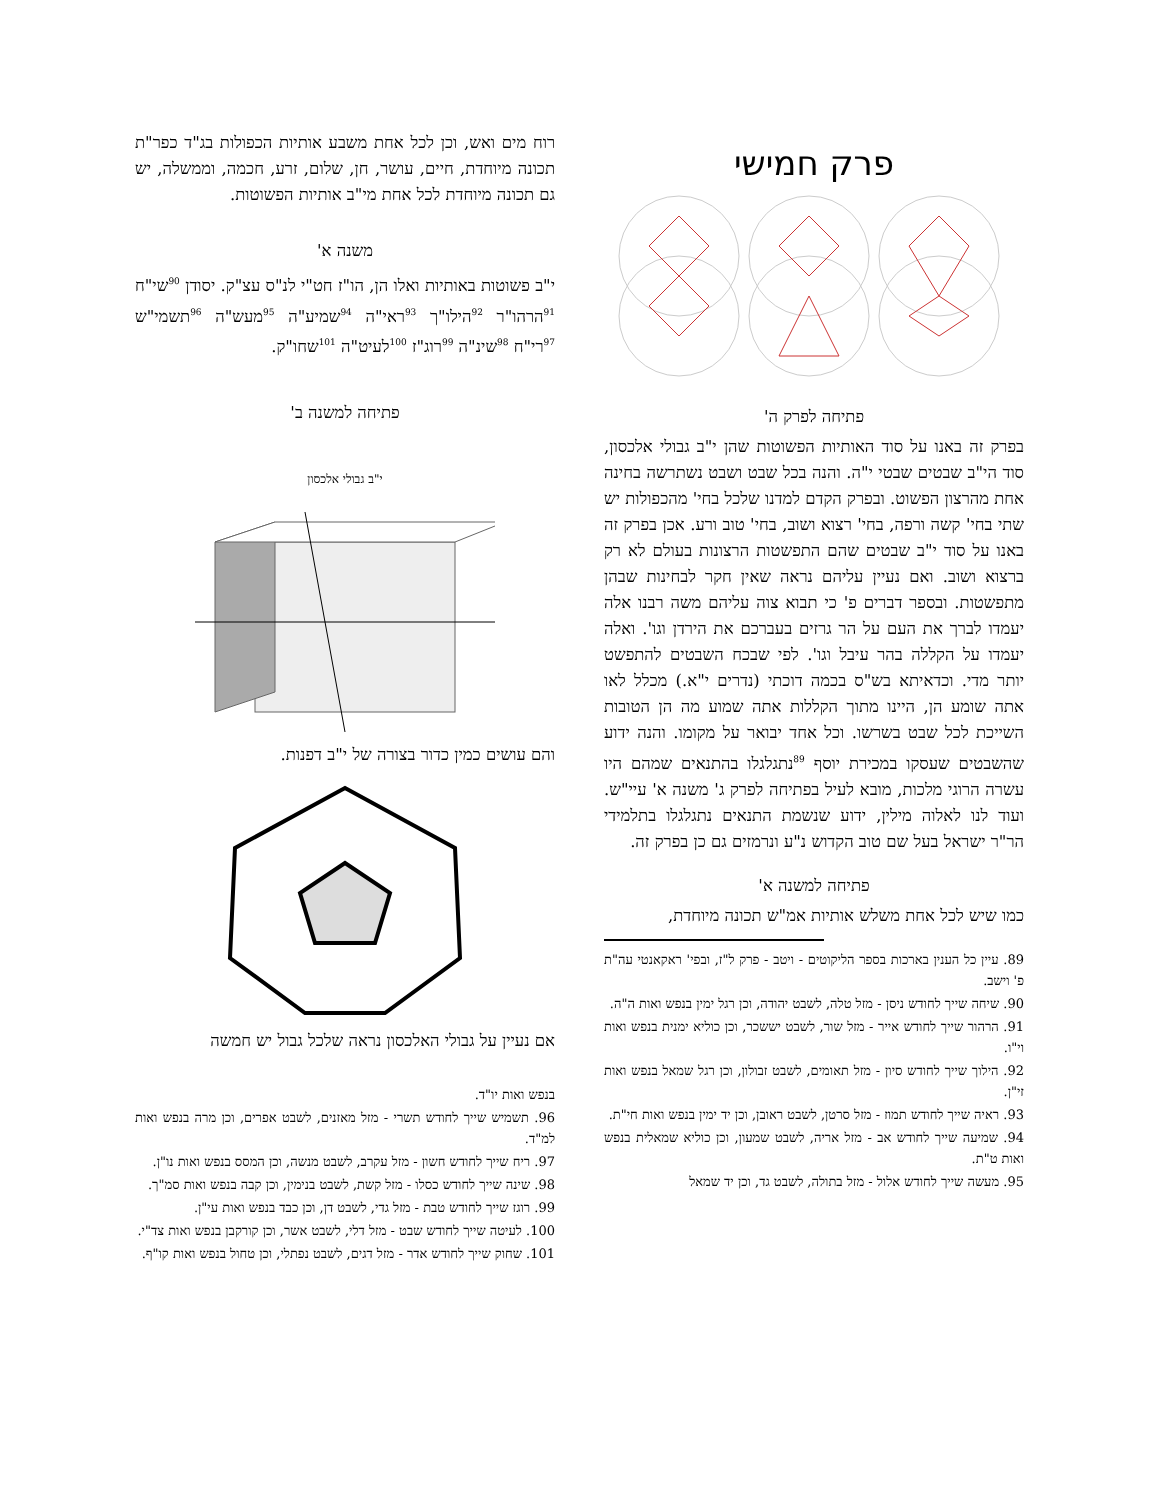פרק חמישי
פתיחה לפרק ה'
בפרק זה באנו על סוד האותיות הפשוטות שהן י"ב גבולי אלכסון, סוד הי"ב שבטים שבטי י"ה. והנה בכל שבט ושבט נשתרשה בחינה אחת מהרצון הפשוט. ובפרק הקדם למדנו שלכל בחי' מהכפולות יש שתי בחי' קשה ורפה, בחי' רצוא ושוב, בחי' טוב ורע. אכן בפרק זה באנו על סוד י"ב שבטים שהם התפשטות הרצונות בעולם לא רק ברצוא ושוב. ואם נעיין עליהם נראה שאין חקר לבחינות שבהן מתפשטות. ובספר דברים פ' כי תבוא צוה עליהם משה רבנו אלה יעמדו לברך את העם על הר גרזים בעברכם את הירדן וגו'. ואלה יעמדו על הקללה בהר עיבל וגו'. לפי שבכח השבטים להתפשט יותר מדי. וכדאיתא בש"ס בכמה דוכתי (נדרים י"א.) מכלל לאו אתה שומע הן, היינו מתוך הקללות אתה שמוע מה הן הטובות השייכת לכל שבט בשרשו. וכל אחד יבואר על מקומו. והנה ידוע שהשבטים שעסקו במכירת יוסף <sup>89</sup>נתגלגלו בהתנאים שמהם היו עשרה הרוגי מלכות, מובא לעיל בפתיחה לפרק ג' משנה א' עיי"ש. ועוד לנו לאלוה מילין, ידוע שנשמת התנאים נתגלגלו בתלמידי הר"ר ישראל בעל שם טוב הקדוש נ"ע ונרמזים גם כן בפרק זה.
פתיחה למשנה א'
כמו שיש לכל אחת משלש אותיות אמ"ש תכונה מיוחדת,
89. עיין כל הענין בארכות בספר הליקוטים - ויטב - פרק ל"ז, ובפי' ראקאנטי עה"ת פ' וישב.
90. שיחה שייך לחודש ניסן - מזל טלה, לשבט יהודה, וכן רגל ימין בנפש ואות ה"ה.
91. הרהור שייך לחודש אייר - מזל שור, לשבט יששכר, וכן כוליא ימנית בנפש ואות וי"ו.
92. הילוך שייך לחודש סיון - מזל תאומים, לשבט זבולון, וכן רגל שמאל בנפש ואות זי"ן.
93. ראיה שייך לחודש תמוז - מזל סרטן, לשבט ראובן, וכן יד ימין בנפש ואות חי"ת.
94. שמיעה שייך לחודש אב - מזל אריה, לשבט שמעון, וכן כוליא שמאלית בנפש ואות ט"ת.
95. מעשה שייך לחודש אלול - מזל בתולה, לשבט גד, וכן יד שמאל
רוח מים ואש, וכן לכל אחת משבע אותיות הכפולות בג"ד כפר"ת תכונה מיוחדת, חיים, עושר, חן, שלום, זרע, חכמה, וממשלה, יש גם תכונה מיוחדת לכל אחת מי"ב אותיות הפשוטות.
משנה א'
י"ב פשוטות באותיות ואלו הן, הו"ז חט"י לנ"ס עצ"ק. יסודן <sup>90</sup>שי"ח <sup>91</sup>הרהו"ר <sup>92</sup>הילו"ך <sup>93</sup>ראי"ה <sup>94</sup>שמיע"ה <sup>95</sup>מעש"ה <sup>96</sup>תשמי"ש <sup>97</sup>רי"ח <sup>98</sup>שינ"ה <sup>99</sup>רוג"ז <sup>100</sup>לעיט"ה <sup>101</sup>שחו"ק.
פתיחה למשנה ב'
י"ב גבולי אלכסון
והם עושים כמין כדור בצורה של י"ב דפנות.
אם נעיין על גבולי האלכסון נראה שלכל גבול יש חמשה
בנפש ואות יו"ד.
96. תשמיש שייך לחודש תשרי - מזל מאזנים, לשבט אפרים, וכן מרה בנפש ואות למ"ד.
97. ריח שייך לחודש חשון - מזל עקרב, לשבט מנשה, וכן המסס בנפש ואות נו"ן.
98. שינה שייך לחודש כסלו - מזל קשת, לשבט בנימין, וכן קבה בנפש ואות סמ"ך.
99. רוגז שייך לחודש טבת - מזל גדי, לשבט דן, וכן כבד בנפש ואות עי"ן.
100. לעיטה שייך לחודש שבט - מזל דלי, לשבט אשר, וכן קורקבן בנפש ואות צד"י.
101. שחוק שייך לחודש אדר - מזל דגים, לשבט נפתלי, וכן טחול בנפש ואות קו"ף.